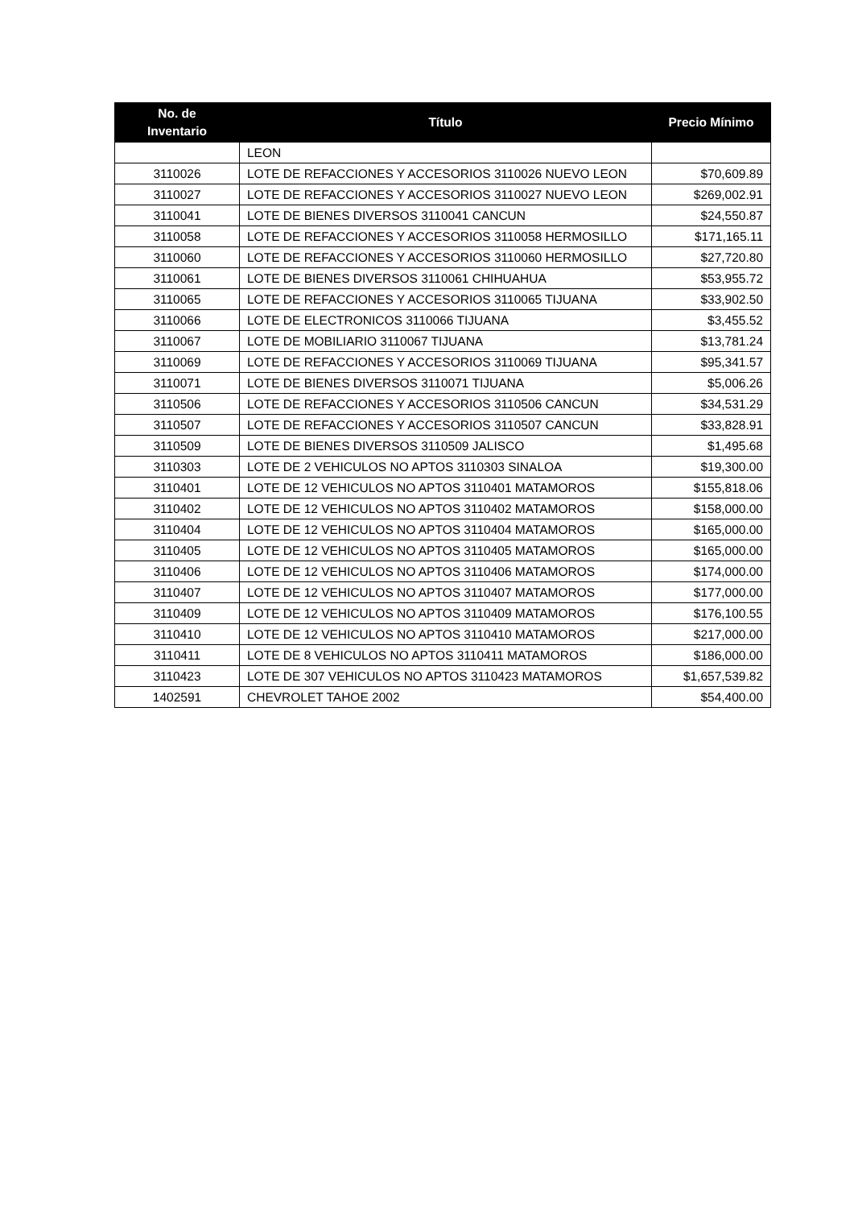| No. de Inventario | Título | Precio Mínimo |
| --- | --- | --- |
| | LEON | |
| 3110026 | LOTE DE REFACCIONES Y ACCESORIOS 3110026 NUEVO LEON | $70,609.89 |
| 3110027 | LOTE DE REFACCIONES Y ACCESORIOS 3110027 NUEVO LEON | $269,002.91 |
| 3110041 | LOTE DE BIENES DIVERSOS 3110041 CANCUN | $24,550.87 |
| 3110058 | LOTE DE REFACCIONES Y ACCESORIOS 3110058 HERMOSILLO | $171,165.11 |
| 3110060 | LOTE DE REFACCIONES Y ACCESORIOS 3110060 HERMOSILLO | $27,720.80 |
| 3110061 | LOTE DE BIENES DIVERSOS 3110061 CHIHUAHUA | $53,955.72 |
| 3110065 | LOTE DE REFACCIONES Y ACCESORIOS 3110065 TIJUANA | $33,902.50 |
| 3110066 | LOTE DE ELECTRONICOS 3110066 TIJUANA | $3,455.52 |
| 3110067 | LOTE DE MOBILIARIO 3110067 TIJUANA | $13,781.24 |
| 3110069 | LOTE DE REFACCIONES Y ACCESORIOS 3110069 TIJUANA | $95,341.57 |
| 3110071 | LOTE DE BIENES DIVERSOS 3110071 TIJUANA | $5,006.26 |
| 3110506 | LOTE DE REFACCIONES Y ACCESORIOS 3110506 CANCUN | $34,531.29 |
| 3110507 | LOTE DE REFACCIONES Y ACCESORIOS 3110507 CANCUN | $33,828.91 |
| 3110509 | LOTE DE BIENES DIVERSOS 3110509 JALISCO | $1,495.68 |
| 3110303 | LOTE DE 2 VEHICULOS NO APTOS 3110303 SINALOA | $19,300.00 |
| 3110401 | LOTE DE 12 VEHICULOS NO APTOS 3110401 MATAMOROS | $155,818.06 |
| 3110402 | LOTE DE 12 VEHICULOS NO APTOS 3110402 MATAMOROS | $158,000.00 |
| 3110404 | LOTE DE 12 VEHICULOS NO APTOS 3110404 MATAMOROS | $165,000.00 |
| 3110405 | LOTE DE 12 VEHICULOS NO APTOS 3110405 MATAMOROS | $165,000.00 |
| 3110406 | LOTE DE 12 VEHICULOS NO APTOS 3110406 MATAMOROS | $174,000.00 |
| 3110407 | LOTE DE 12 VEHICULOS NO APTOS 3110407 MATAMOROS | $177,000.00 |
| 3110409 | LOTE DE 12 VEHICULOS NO APTOS 3110409 MATAMOROS | $176,100.55 |
| 3110410 | LOTE DE 12 VEHICULOS NO APTOS 3110410 MATAMOROS | $217,000.00 |
| 3110411 | LOTE DE 8 VEHICULOS NO APTOS 3110411 MATAMOROS | $186,000.00 |
| 3110423 | LOTE DE 307 VEHICULOS NO APTOS 3110423 MATAMOROS | $1,657,539.82 |
| 1402591 | CHEVROLET TAHOE 2002 | $54,400.00 |